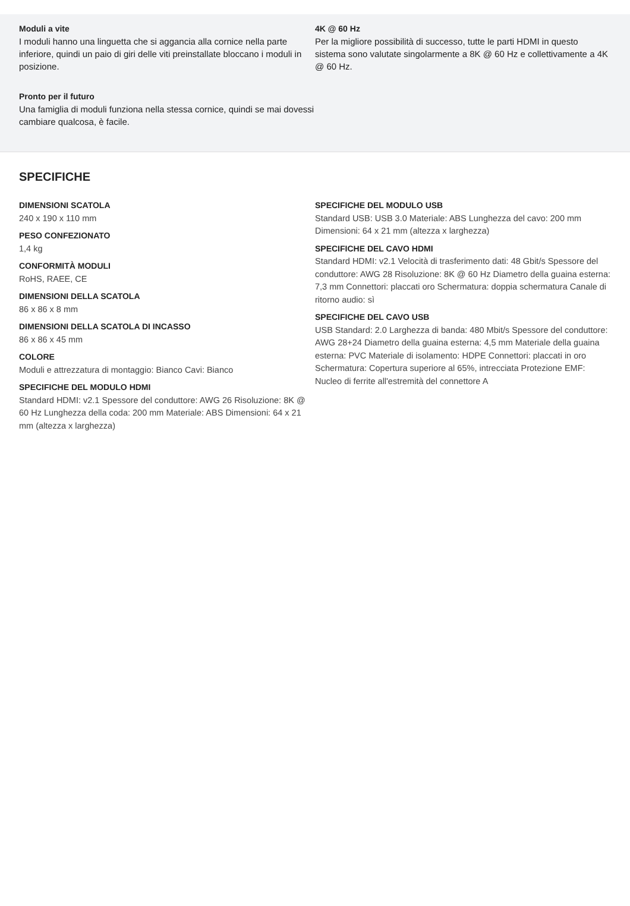Moduli a vite
I moduli hanno una linguetta che si aggancia alla cornice nella parte inferiore, quindi un paio di giri delle viti preinstallate bloccano i moduli in posizione.
Pronto per il futuro
Una famiglia di moduli funziona nella stessa cornice, quindi se mai dovessi cambiare qualcosa, è facile.
4K @ 60 Hz
Per la migliore possibilità di successo, tutte le parti HDMI in questo sistema sono valutate singolarmente a 8K @ 60 Hz e collettivamente a 4K @ 60 Hz.
SPECIFICHE
DIMENSIONI SCATOLA
240 x 190 x 110 mm
PESO CONFEZIONATO
1,4 kg
CONFORMITÀ MODULI
RoHS, RAEE, CE
DIMENSIONI DELLA SCATOLA
86 x 86 x 8 mm
DIMENSIONI DELLA SCATOLA DI INCASSO
86 x 86 x 45 mm
COLORE
Moduli e attrezzatura di montaggio: Bianco Cavi: Bianco
SPECIFICHE DEL MODULO HDMI
Standard HDMI: v2.1 Spessore del conduttore: AWG 26 Risoluzione: 8K @ 60 Hz Lunghezza della coda: 200 mm Materiale: ABS Dimensioni: 64 x 21 mm (altezza x larghezza)
SPECIFICHE DEL MODULO USB
Standard USB: USB 3.0 Materiale: ABS Lunghezza del cavo: 200 mm Dimensioni: 64 x 21 mm (altezza x larghezza)
SPECIFICHE DEL CAVO HDMI
Standard HDMI: v2.1 Velocità di trasferimento dati: 48 Gbit/s Spessore del conduttore: AWG 28 Risoluzione: 8K @ 60 Hz Diametro della guaina esterna: 7,3 mm Connettori: placcati oro Schermatura: doppia schermatura Canale di ritorno audio: sì
SPECIFICHE DEL CAVO USB
USB Standard: 2.0 Larghezza di banda: 480 Mbit/s Spessore del conduttore: AWG 28+24 Diametro della guaina esterna: 4,5 mm Materiale della guaina esterna: PVC Materiale di isolamento: HDPE Connettori: placcati in oro Schermatura: Copertura superiore al 65%, intrecciata Protezione EMF: Nucleo di ferrite all'estremità del connettore A